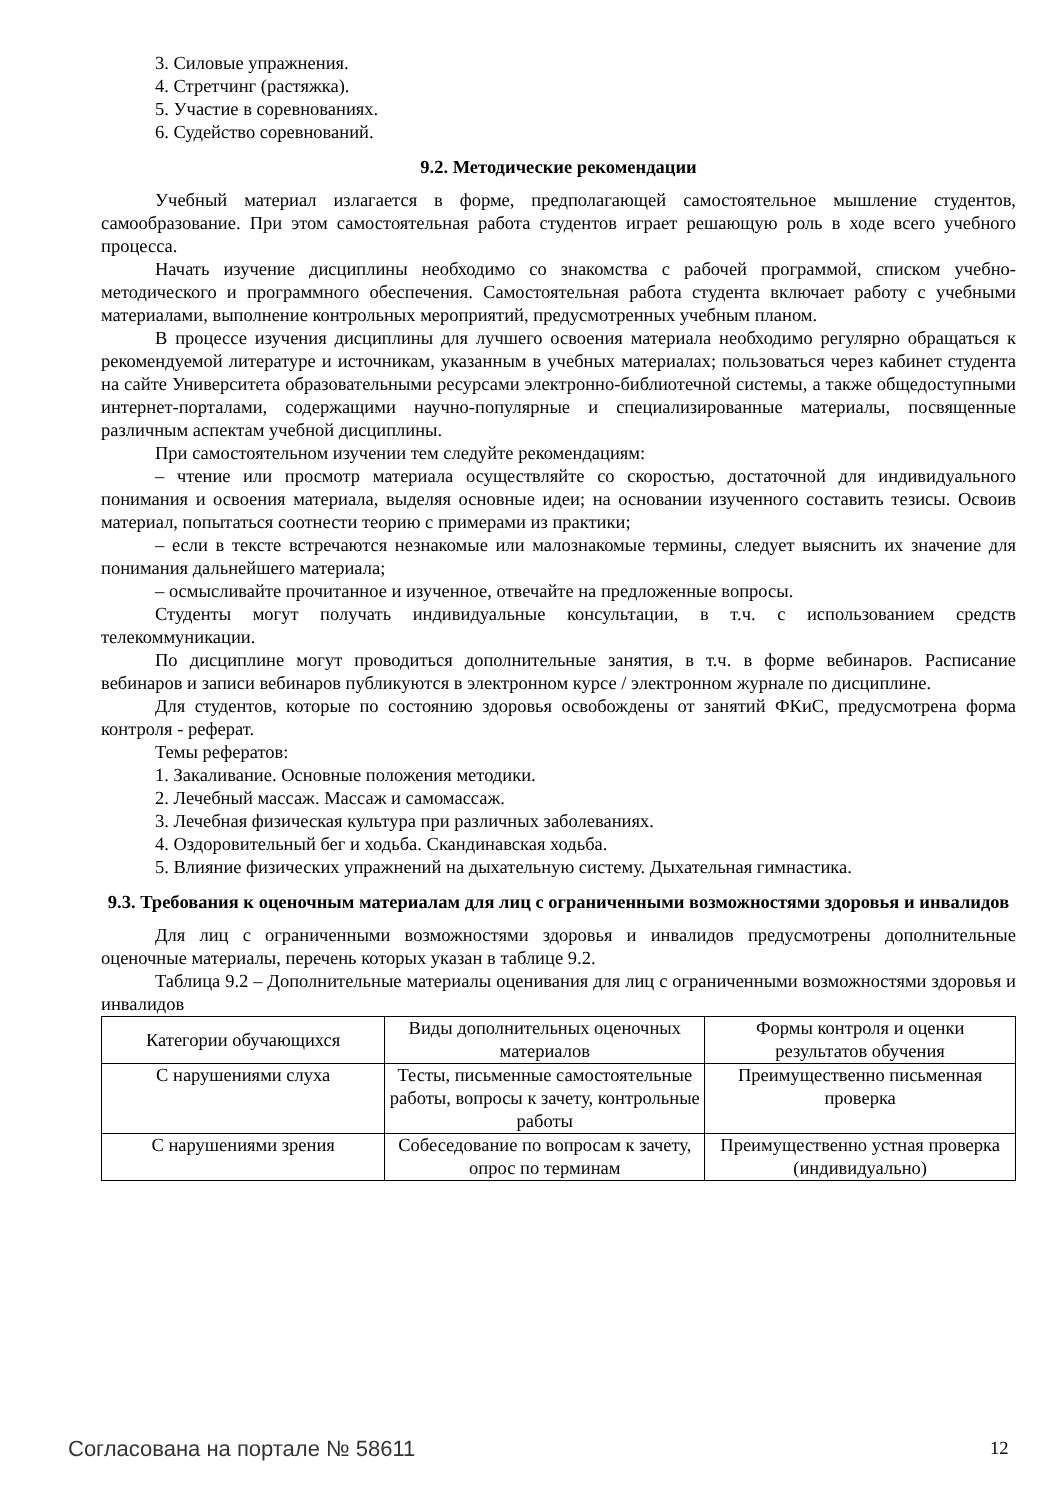3. Силовые упражнения.
4. Стретчинг (растяжка).
5. Участие в соревнованиях.
6. Судейство соревнований.
9.2. Методические рекомендации
Учебный материал излагается в форме, предполагающей самостоятельное мышление студентов, самообразование. При этом самостоятельная работа студентов играет решающую роль в ходе всего учебного процесса.
Начать изучение дисциплины необходимо со знакомства с рабочей программой, списком учебно-методического и программного обеспечения. Самостоятельная работа студента включает работу с учебными материалами, выполнение контрольных мероприятий, предусмотренных учебным планом.
В процессе изучения дисциплины для лучшего освоения материала необходимо регулярно обращаться к рекомендуемой литературе и источникам, указанным в учебных материалах; пользоваться через кабинет студента на сайте Университета образовательными ресурсами электронно-библиотечной системы, а также общедоступными интернет-порталами, содержащими научно-популярные и специализированные материалы, посвященные различным аспектам учебной дисциплины.
При самостоятельном изучении тем следуйте рекомендациям:
– чтение или просмотр материала осуществляйте со скоростью, достаточной для индивидуального понимания и освоения материала, выделяя основные идеи; на основании изученного составить тезисы. Освоив материал, попытаться соотнести теорию с примерами из практики;
– если в тексте встречаются незнакомые или малознакомые термины, следует выяснить их значение для понимания дальнейшего материала;
– осмысливайте прочитанное и изученное, отвечайте на предложенные вопросы.
Студенты могут получать индивидуальные консультации, в т.ч. с использованием средств телекоммуникации.
По дисциплине могут проводиться дополнительные занятия, в т.ч. в форме вебинаров. Расписание вебинаров и записи вебинаров публикуются в электронном курсе / электронном журнале по дисциплине.
Для студентов, которые по состоянию здоровья освобождены от занятий ФКиС, предусмотрена форма контроля - реферат.
Темы рефератов:
1. Закаливание. Основные положения методики.
2. Лечебный массаж. Массаж и самомассаж.
3. Лечебная физическая культура при различных заболеваниях.
4. Оздоровительный бег и ходьба. Скандинавская ходьба.
5. Влияние физических упражнений на дыхательную систему. Дыхательная гимнастика.
9.3. Требования к оценочным материалам для лиц с ограниченными возможностями здоровья и инвалидов
Для лиц с ограниченными возможностями здоровья и инвалидов предусмотрены дополнительные оценочные материалы, перечень которых указан в таблице 9.2.
Таблица 9.2 – Дополнительные материалы оценивания для лиц с ограниченными возможностями здоровья и инвалидов
| Категории обучающихся | Виды дополнительных оценочных материалов | Формы контроля и оценки результатов обучения |
| С нарушениями слуха | Тесты, письменные самостоятельные работы, вопросы к зачету, контрольные работы | Преимущественно письменная проверка |
| С нарушениями зрения | Собеседование по вопросам к зачету, опрос по терминам | Преимущественно устная проверка (индивидуально) |
Согласована на портале № 58611 12